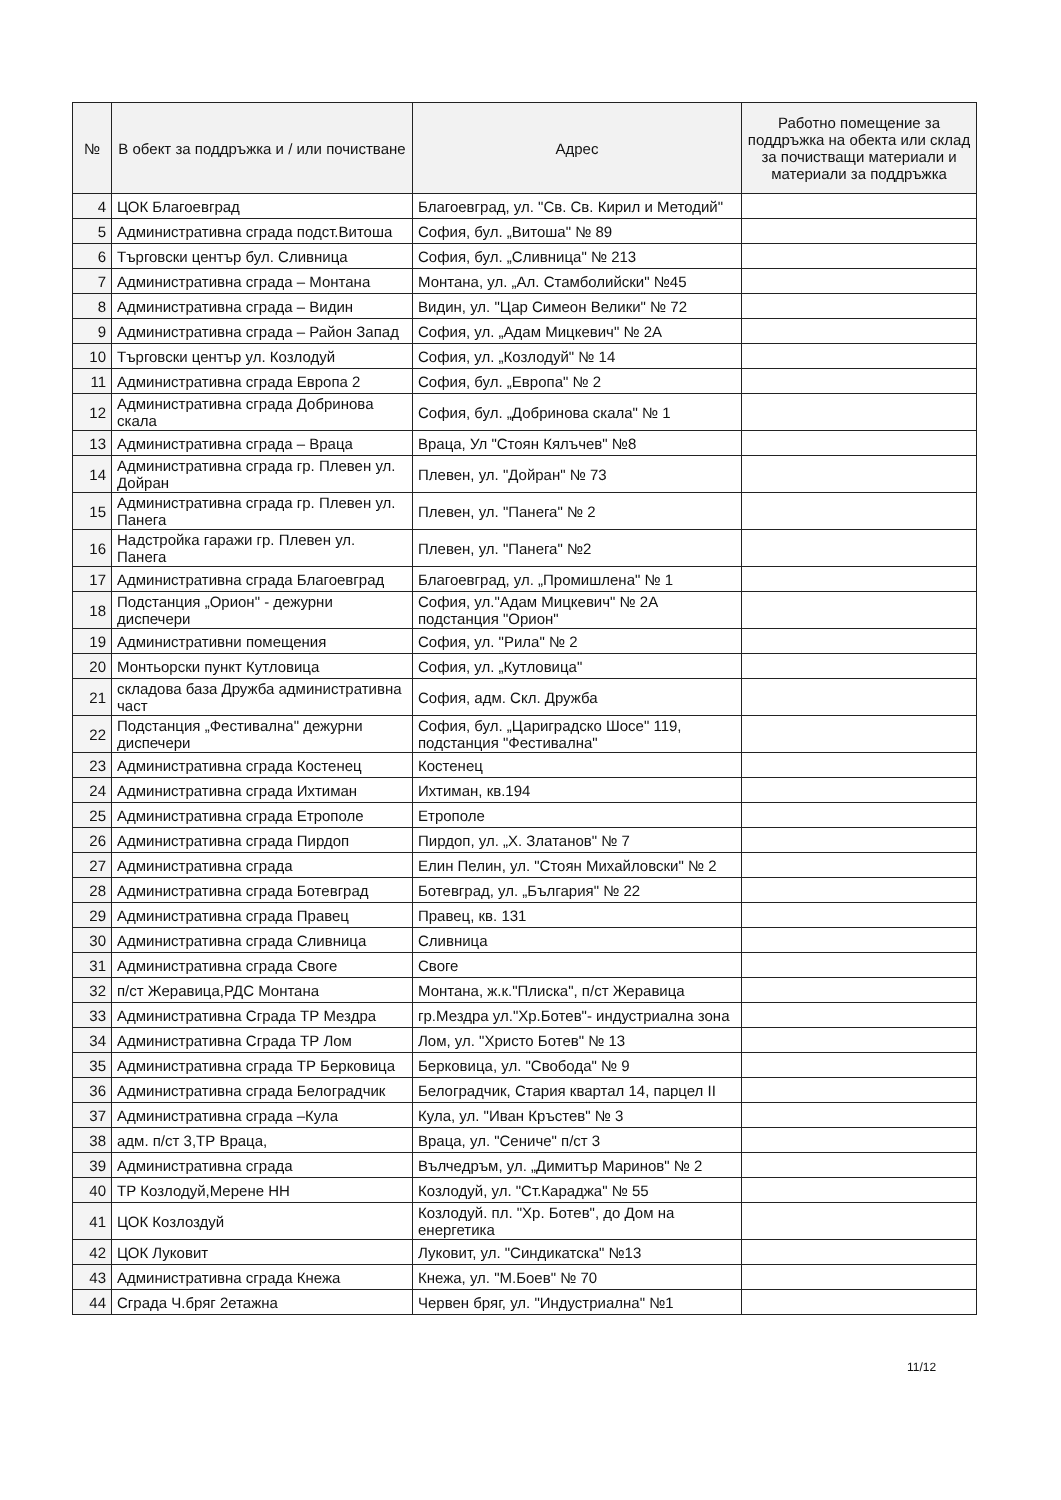| № | В обект за поддръжка и / или почистване | Адрес | Работно помещение за поддръжка на обекта или склад за почистващи материали и материали за поддръжка |
| --- | --- | --- | --- |
| 4 | ЦОК Благоевград | Благоевград, ул. "Св. Св. Кирил и Методий" | |
| 5 | Административна сграда подст.Витоша | София, бул. „Витоша" № 89 | |
| 6 | Търговски център бул. Сливница | София, бул. „Сливница" № 213 | |
| 7 | Административна сграда – Монтана | Монтана, ул. „Ал. Стамболийски" №45 | |
| 8 | Административна сграда – Видин | Видин, ул. "Цар Симеон Велики" № 72 | |
| 9 | Административна сграда – Район Запад | София, ул. „Адам Мицкевич" № 2А | |
| 10 | Търговски център ул. Козлодуй | София, ул. „Козлодуй" № 14 | |
| 11 | Административна сграда Европа 2 | София, бул. „Европа" № 2 | |
| 12 | Административна сграда Добринова скала | София, бул. „Добринова скала" № 1 | |
| 13 | Административна сграда – Враца | Враца, Ул "Стоян Кялъчев" №8 | |
| 14 | Административна сграда гр. Плевен ул. Дойран | Плевен, ул. "Дойран" № 73 | |
| 15 | Административна сграда гр. Плевен ул. Панега | Плевен, ул. "Панега" № 2 | |
| 16 | Надстройка гаражи гр. Плевен ул. Панега | Плевен, ул. "Панега" №2 | |
| 17 | Административна сграда Благоевград | Благоевград, ул. „Промишлена" № 1 | |
| 18 | Подстанция „Орион" - дежурни диспечери | София, ул."Адам Мицкевич" № 2А подстанция "Орион" | |
| 19 | Административни помещения | София, ул. "Рила" № 2 | |
| 20 | Монтьорски пункт Кутловица | София, ул. „Кутловица" | |
| 21 | складова база Дружба административна част | София, адм. Скл. Дружба | |
| 22 | Подстанция „Фестивална" дежурни диспечери | София, бул. „Цариградско Шосе" 119, подстанция "Фестивална" | |
| 23 | Административна сграда Костенец | Костенец | |
| 24 | Административна сграда Ихтиман | Ихтиман, кв.194 | |
| 25 | Административна сграда Етрополе | Етрополе | |
| 26 | Административна сграда Пирдоп | Пирдоп, ул. „Х. Златанов" № 7 | |
| 27 | Административна сграда | Елин Пелин, ул. "Стоян Михайловски" № 2 | |
| 28 | Административна сграда Ботевград | Ботевград, ул. „България" № 22 | |
| 29 | Административна сграда Правец | Правец, кв. 131 | |
| 30 | Административна сграда Сливница | Сливница | |
| 31 | Административна сграда Своге | Своге | |
| 32 | п/ст Жеравица,РДС Монтана | Монтана, ж.к."Плиска", п/ст Жеравица | |
| 33 | Административна Сграда ТР Мездра | гр.Мездра ул."Хр.Ботев"- индустриална зона | |
| 34 | Административна Сграда ТР Лом | Лом, ул. "Христо Ботев" № 13 | |
| 35 | Административна сграда ТР Берковица | Берковица, ул. "Свобода" № 9 | |
| 36 | Административна сграда Белоградчик | Белоградчик, Стария квартал 14, парцел II | |
| 37 | Административна сграда –Кула | Кула, ул. "Иван Кръстев" № 3 | |
| 38 | адм. п/ст 3,ТР Враца, | Враца, ул. "Сениче" п/ст 3 | |
| 39 | Административна сграда | Вълчедръм, ул. „Димитър Маринов" № 2 | |
| 40 | ТР Козлодуй,Мерене НН | Козлодуй, ул. "Ст.Караджа" № 55 | |
| 41 | ЦОК Козлоздуй | Козлодуй. пл. "Хр. Ботев", до Дом на енергетика | |
| 42 | ЦОК Луковит | Луковит, ул. "Синдикатска" №13 | |
| 43 | Административна сграда Кнежа | Кнежа, ул. "М.Боев" № 70 | |
| 44 | Сграда Ч.бряг 2етажна | Червен бряг, ул. "Индустриална" №1 | |
11/12